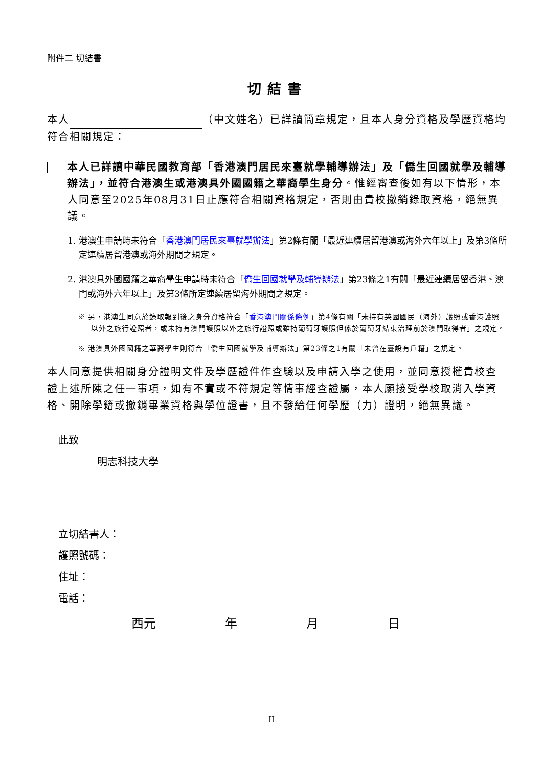附件二 切結書
切結書
本人 （中文姓名）已詳讀簡章規定，且本人身分資格及學歷資格均符合相關規定：
本人已詳讀中華民國教育部「香港澳門居民來臺就學輔導辦法」及「僑生回國就學及輔導辦法」，並符合港澳生或港澳具外國國籍之華裔學生身分。惟經審查後如有以下情形，本人同意至2025年08月31日止應符合相關資格規定，否則由貴校撤銷錄取資格，絕無異議。
1. 港澳生申請時未符合「香港澳門居民來臺就學辦法」第2條有關「最近連續居留港澳或海外六年以上」及第3條所定連續居留港澳或海外期間之規定。
2. 港澳具外國國籍之華裔學生申請時未符合「僑生回國就學及輔導辦法」第23條之1有關「最近連續居留香港、澳門或海外六年以上」及第3條所定連續居留海外期間之規定。
※ 另，港澳生同意於錄取報到後之身分資格符合「香港澳門關係條例」第4條有關「未持有英國國民（海外）護照或香港護照以外之旅行證照者，或未持有澳門護照以外之旅行證照或雖持葡萄牙護照但係於葡萄牙結束治理前於澳門取得者」之規定。
※ 港澳具外國國籍之華裔學生則符合「僑生回國就學及輔導辦法」第23條之1有關「未曾在臺設有戶籍」之規定。
本人同意提供相關身分證明文件及學歷證件作查驗以及申請入學之使用，並同意授權貴校查證上述所陳之任一事項，如有不實或不符規定等情事經查證屬，本人願接受學校取消入學資格、開除學籍或撤銷畢業資格與學位證書，且不發給任何學歷（力）證明，絕無異議。
此致
明志科技大學
立切結書人：
護照號碼：
住址：
電話：
西元 年 月 日
II